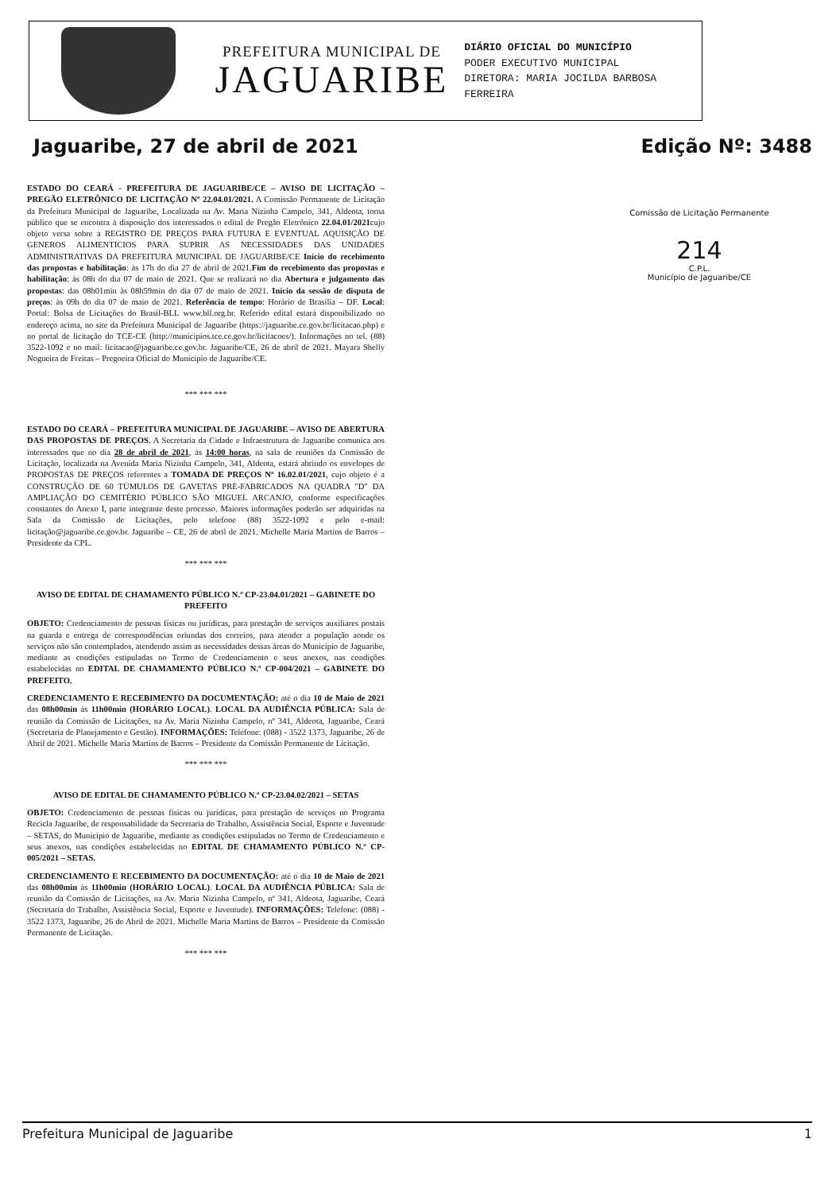PREFEITURA MUNICIPAL DE
JAGUARIBE
DIÁRIO OFICIAL DO MUNICÍPIO
PODER EXECUTIVO MUNICIPAL
DIRETORA: MARIA JOCILDA BARBOSA FERREIRA
Jaguaribe, 27 de abril de 2021 Edição Nº: 3488
Comissão de Licitação Permanente
214
C.P.L.
Município de Jaguaribe/CE
ESTADO DO CEARÁ - PREFEITURA DE JAGUARIBE/CE – AVISO DE LICITAÇÃO – PREGÃO ELETRÔNICO DE LICITAÇÃO Nº 22.04.01/2021. A Comissão Permanente de Licitação da Prefeitura Municipal de Jaguaribe, Localizada na Av. Maria Nizinha Campelo, 341, Aldeota, torna público que se encontra à disposição dos interessados o edital de Pregão Eletrônico 22.04.01/2021cujo objeto versa sobre a REGISTRO DE PREÇOS PARA FUTURA E EVENTUAL AQUISIÇÃO DE GENEROS ALIMENTICIOS PARA SUPRIR AS NECESSIDADES DAS UNIDADES ADMINISTRATIVAS DA PREFEITURA MUNICIPAL DE JAGUARIBE/CE Início do recebimento das propostas e habilitação: às 17h do dia 27 de abril de 2021.Fim do recebimento das propostas e habilitação: às 08h do dia 07 de maio de 2021. Que se realizará no dia Abertura e julgamento das propostas: das 08h01min às 08h59min do dia 07 de maio de 2021. Início da sessão de disputa de preços: às 09h do dia 07 de maio de 2021. Referência de tempo: Horário de Brasília – DF. Local: Portal: Bolsa de Licitações do Brasil-BLL www.bll.org.br. Referido edital estará disponibilizado no endereço acima, no site da Prefeitura Municipal de Jaguaribe (https://jaguaribe.ce.gov.br/licitacao.php) e no portal de licitação do TCE-CE (http://municipios.tce.ce.gov.br/licitacoes/). Informações no tel. (88) 3522-1092 e no mail: licitacao@jaguaribe.ce.gov.br. Jaguaribe/CE, 26 de abril de 2021. Mayara Shelly Nogueira de Freitas – Pregoeira Oficial do Município de Jaguaribe/CE.
*** *** ***
ESTADO DO CEARÁ – PREFEITURA MUNICIPAL DE JAGUARIBE – AVISO DE ABERTURA DAS PROPOSTAS DE PREÇOS. A Secretaria da Cidade e Infraestrutura de Jaguaribe comunica aos interessados que no dia 28 de abril de 2021, às 14:00 horas, na sala de reuniões da Comissão de Licitação, localizada na Avenida Maria Nizinha Campelo, 341, Aldeota, estará abrindo os envelopes de PROPOSTAS DE PREÇOS referentes a TOMADA DE PREÇOS Nº 16.02.01/2021, cujo objeto é a CONSTRUÇÃO DE 60 TÚMULOS DE GAVETAS PRÉ-FABRICADOS NA QUADRA "D" DA AMPLIAÇÃO DO CEMITÉRIO PÚBLICO SÃO MIGUEL ARCANJO, conforme especificações constantes do Anexo I, parte integrante deste processo. Maiores informações poderão ser adquiridas na Sala da Comissão de Licitações, pelo telefone (88) 3522-1092 e pelo e-mail: licitação@jaguaribe.ce.gov.br. Jaguaribe – CE, 26 de abril de 2021. Michelle Maria Martins de Barros – Presidente da CPL.
*** *** ***
AVISO DE EDITAL DE CHAMAMENTO PÚBLICO N.º CP-23.04.01/2021 – GABINETE DO PREFEITO
OBJETO: Credenciamento de pessoas físicas ou jurídicas, para prestação de serviços auxiliares postais na guarda e entrega de correspondências oriundas dos correios, para atender a população aonde os serviços não são contemplados, atendendo assim as necessidades dessas áreas do Município de Jaguaribe, mediante as condições estipuladas no Termo de Credenciamento e seus anexos, nas condições estabelecidas no EDITAL DE CHAMAMENTO PÚBLICO N.º CP-004/2021 – GABINETE DO PREFEITO.
CREDENCIAMENTO E RECEBIMENTO DA DOCUMENTAÇÃO: até o dia 10 de Maio de 2021 das 08h00min às 11h00min (HORÁRIO LOCAL). LOCAL DA AUDIÊNCIA PÚBLICA: Sala de reunião da Comissão de Licitações, na Av. Maria Nizinha Campelo, nº 341, Aldeota, Jaguaribe, Ceará (Secretaria de Planejamento e Gestão). INFORMAÇÕES: Telefone: (088) - 3522 1373, Jaguaribe, 26 de Abril de 2021. Michelle Maria Martins de Barros – Presidente da Comissão Permanente de Licitação.
*** *** ***
AVISO DE EDITAL DE CHAMAMENTO PÚBLICO N.º CP-23.04.02/2021 – SETAS
OBJETO: Credenciamento de pessoas físicas ou jurídicas, para prestação de serviços no Programa Recicla Jaguaribe, de responsabilidade da Secretaria do Trabalho, Assistência Social, Esporte e Juventude – SETAS, do Município de Jaguaribe, mediante as condições estipuladas no Termo de Credenciamento e seus anexos, nas condições estabelecidas no EDITAL DE CHAMAMENTO PÚBLICO N.º CP-005/2021 – SETAS.
CREDENCIAMENTO E RECEBIMENTO DA DOCUMENTAÇÃO: até o dia 10 de Maio de 2021 das 08h00min às 11h00min (HORÁRIO LOCAL). LOCAL DA AUDIÊNCIA PÚBLICA: Sala de reunião da Comissão de Licitações, na Av. Maria Nizinha Campelo, nº 341, Aldeota, Jaguaribe, Ceará (Secretaria do Trabalho, Assistência Social, Esporte e Juventude). INFORMAÇÕES: Telefone: (088) - 3522 1373, Jaguaribe, 26 de Abril de 2021. Michelle Maria Martins de Barros – Presidente da Comissão Permanente de Licitação.
*** *** ***
Prefeitura Municipal de Jaguaribe 1